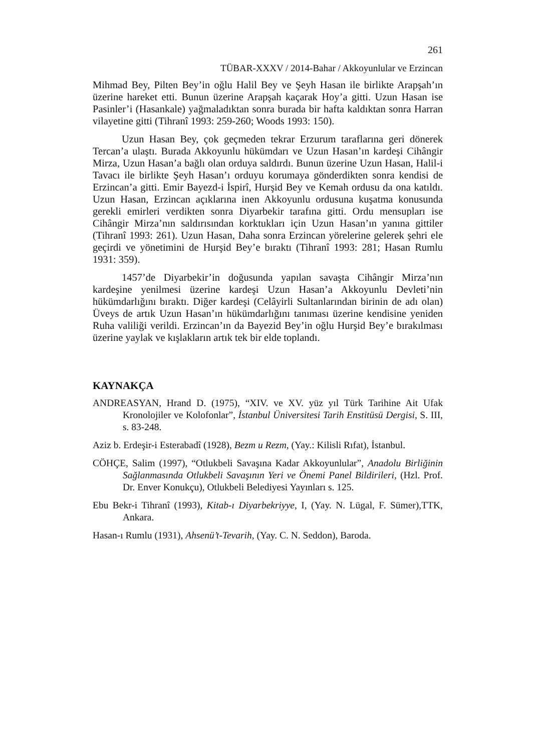261
TÜBAR-XXXV / 2014-Bahar / Akkoyunlular ve Erzincan
Mihmad Bey, Pilten Bey’in oğlu Halil Bey ve Şeyh Hasan ile birlikte Arapşah’ın üzerine hareket etti. Bunun üzerine Arapşah kaçarak Hoy’a gitti. Uzun Hasan ise Pasinler’i (Hasankale) yağmaladıktan sonra burada bir hafta kaldıktan sonra Harran vilayetine gitti (Tihranî 1993: 259-260; Woods 1993: 150).
Uzun Hasan Bey, çok geçmeden tekrar Erzurum taraflarına geri dönerek Tercan’a ulaştı. Burada Akkoyunlu hükümdarı ve Uzun Hasan’ın kardeşi Cihângir Mirza, Uzun Hasan’a bağlı olan orduya saldırdı. Bunun üzerine Uzun Hasan, Halil-i Tavacı ile birlikte Şeyh Hasan’ı orduyu korumaya gönderdikten sonra kendisi de Erzincan’a gitti. Emir Bayezd-i İspirî, Hurşid Bey ve Kemah ordusu da ona katıldı. Uzun Hasan, Erzincan açıklarına inen Akkoyunlu ordusuna kuşatma konusunda gerekli emirleri verdikten sonra Diyarbekir tarafına gitti. Ordu mensupları ise Cihângir Mirza’nın saldırısından korktukları için Uzun Hasan’ın yanına gittiler (Tihranî 1993: 261). Uzun Hasan, Daha sonra Erzincan yörelerine gelerek şehri ele geçirdi ve yönetimini de Hurşid Bey’e bıraktı (Tihranî 1993: 281; Hasan Rumlu 1931: 359).
1457’de Diyarbekir’in doğusunda yapılan savaşta Cihângir Mirza’nın kardeşine yenilmesi üzerine kardeşi Uzun Hasan’a Akkoyunlu Devleti’nin hükümdarlığını bıraktı. Diğer kardeşi (Celâyirli Sultanlarından birinin de adı olan) Üveys de artık Uzun Hasan’ın hükümdarlığını tanıması üzerine kendisine yeniden Ruha valiliği verildi. Erzincan’ın da Bayezid Bey’in oğlu Hurşid Bey’e bırakılması üzerine yaylak ve kışlakların artık tek bir elde toplandı.
KAYNAKÇA
ANDREASYAN, Hrand D. (1975), “XIV. ve XV. yüz yıl Türk Tarihine Ait Ufak Kronolojiler ve Kolofonlar”, İstanbul Üniversitesi Tarih Enstitüsü Dergisi, S. III, s. 83-248.
Aziz b. Erdeşir-i Esterabadî (1928), Bezm u Rezm, (Yay.: Kilisli Rıfat), İstanbul.
CÖHÇE, Salim (1997), “Otlukbeli Savaşına Kadar Akkoyunlular”, Anadolu Birliğinin Sağlanmasında Otlukbeli Savaşının Yeri ve Önemi Panel Bildirileri, (Hzl. Prof. Dr. Enver Konukçu), Otlukbeli Belediyesi Yayınları s. 125.
Ebu Bekr-i Tihranî (1993), Kitab-ı Diyarbekriyye, I, (Yay. N. Lügal, F. Sümer),TTK, Ankara.
Hasan-ı Rumlu (1931), Ahsenü’t-Tevarih, (Yay. C. N. Seddon), Baroda.